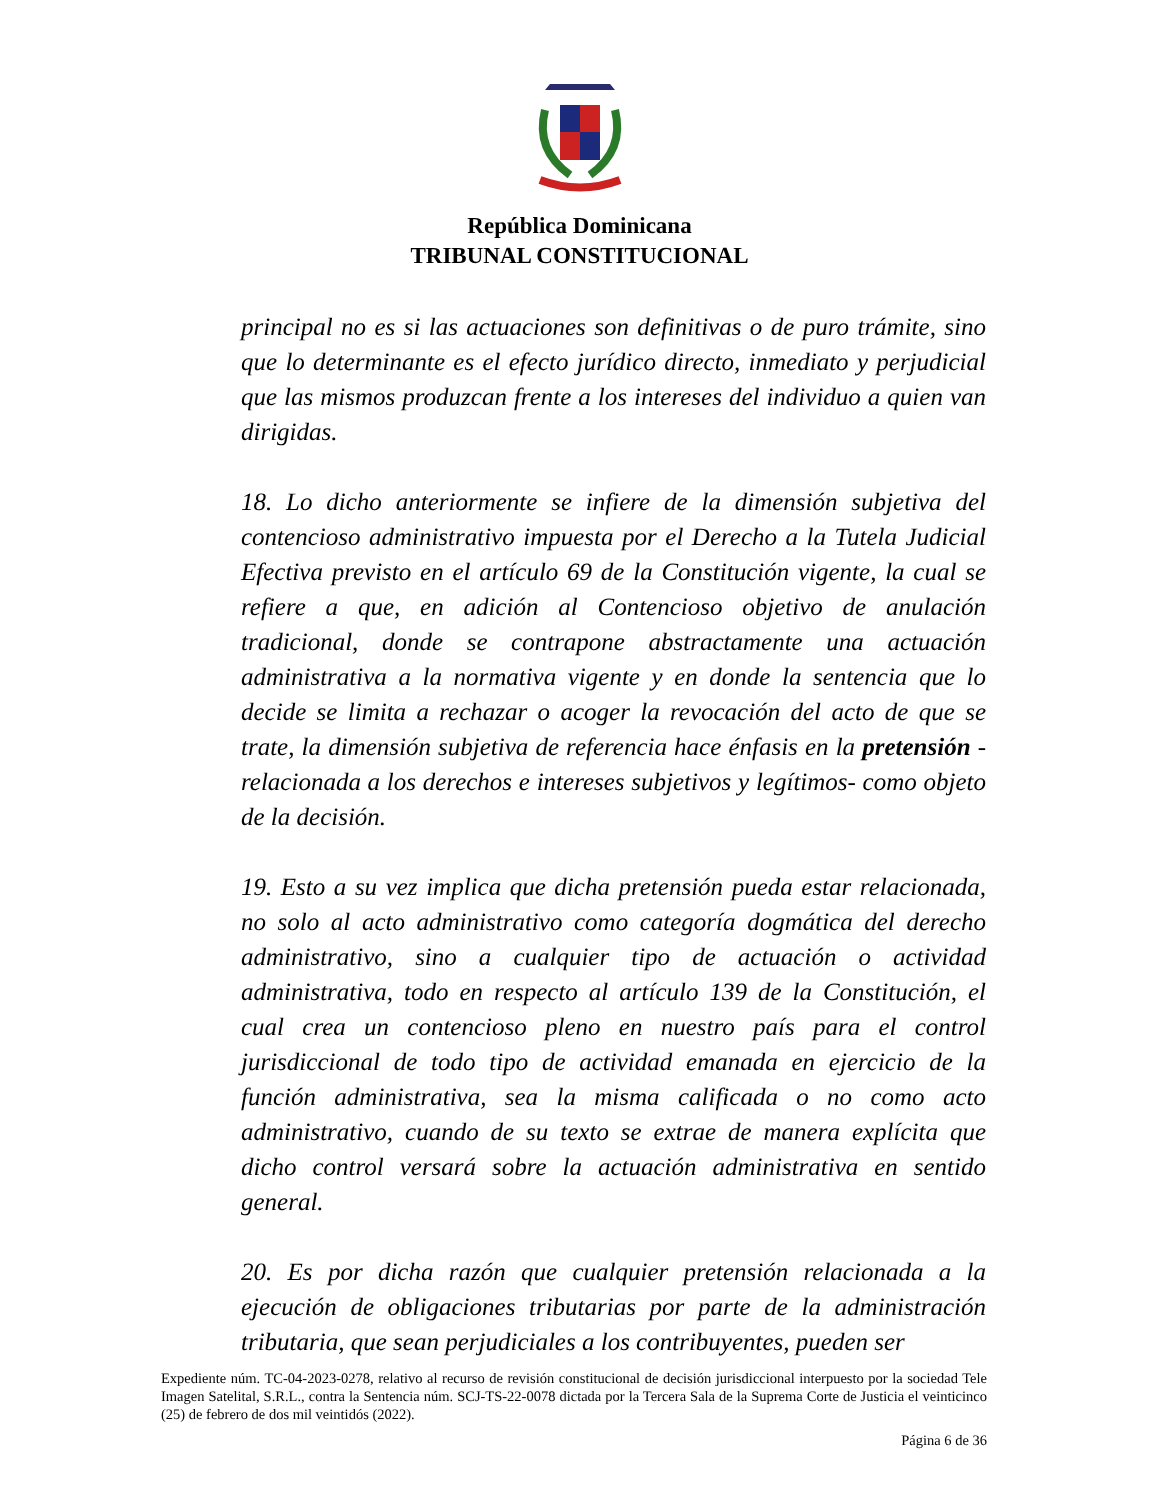República Dominicana
TRIBUNAL CONSTITUCIONAL
principal no es si las actuaciones son definitivas o de puro trámite, sino que lo determinante es el efecto jurídico directo, inmediato y perjudicial que las mismos produzcan frente a los intereses del individuo a quien van dirigidas.
18. Lo dicho anteriormente se infiere de la dimensión subjetiva del contencioso administrativo impuesta por el Derecho a la Tutela Judicial Efectiva previsto en el artículo 69 de la Constitución vigente, la cual se refiere a que, en adición al Contencioso objetivo de anulación tradicional, donde se contrapone abstractamente una actuación administrativa a la normativa vigente y en donde la sentencia que lo decide se limita a rechazar o acoger la revocación del acto de que se trate, la dimensión subjetiva de referencia hace énfasis en la pretensión -relacionada a los derechos e intereses subjetivos y legítimos- como objeto de la decisión.
19. Esto a su vez implica que dicha pretensión pueda estar relacionada, no solo al acto administrativo como categoría dogmática del derecho administrativo, sino a cualquier tipo de actuación o actividad administrativa, todo en respecto al artículo 139 de la Constitución, el cual crea un contencioso pleno en nuestro país para el control jurisdiccional de todo tipo de actividad emanada en ejercicio de la función administrativa, sea la misma calificada o no como acto administrativo, cuando de su texto se extrae de manera explícita que dicho control versará sobre la actuación administrativa en sentido general.
20. Es por dicha razón que cualquier pretensión relacionada a la ejecución de obligaciones tributarias por parte de la administración tributaria, que sean perjudiciales a los contribuyentes, pueden ser
Expediente núm. TC-04-2023-0278, relativo al recurso de revisión constitucional de decisión jurisdiccional interpuesto por la sociedad Tele Imagen Satelital, S.R.L., contra la Sentencia núm. SCJ-TS-22-0078 dictada por la Tercera Sala de la Suprema Corte de Justicia el veinticinco (25) de febrero de dos mil veintidós (2022).
Página 6 de 36